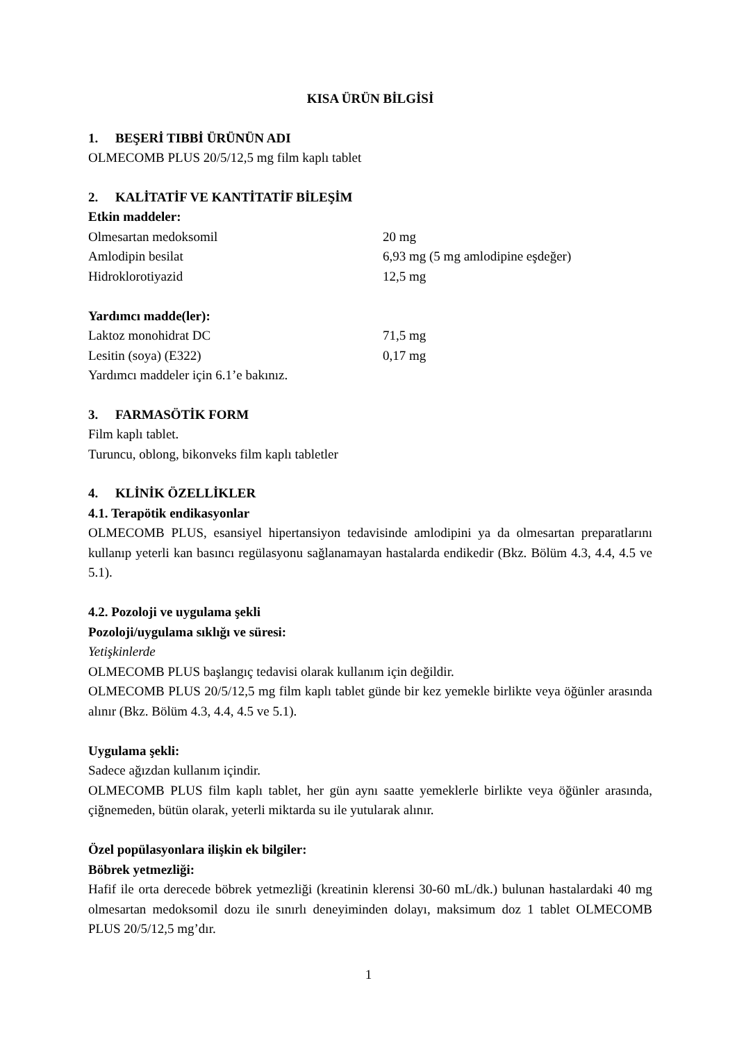KISA ÜRÜN BİLGİSİ
1. BEŞERİ TIBBİ ÜRÜNÜN ADI
OLMECOMB PLUS 20/5/12,5 mg film kaplı tablet
2. KALİTATİF VE KANTİTATİF BİLEŞİM
Etkin maddeler:
| Olmesartan medoksomil | 20 mg |
| Amlodipin besilat | 6,93 mg (5 mg amlodipine eşdeğer) |
| Hidroklorotiyazid | 12,5 mg |
Yardımcı madde(ler):
| Laktoz monohidrat DC | 71,5 mg |
| Lesitin (soya) (E322) | 0,17 mg |
Yardımcı maddeler için 6.1’e bakınız.
3. FARMASÖTİK FORM
Film kaplı tablet.
Turuncu, oblong, bikonveks film kaplı tabletler
4. KLİNİK ÖZELLİKLER
4.1. Terapötik endikasyonlar
OLMECOMB PLUS, esansiyel hipertansiyon tedavisinde amlodipini ya da olmesartan preparatlarını kullanıp yeterli kan basıncı regülasyonu sağlanamayan hastalarda endikedir (Bkz. Bölüm 4.3, 4.4, 4.5 ve 5.1).
4.2. Pozoloji ve uygulama şekli
Pozoloji/uygulama sıklığı ve süresi:
Yetişkinlerde
OLMECOMB PLUS başlangıç tedavisi olarak kullanım için değildir.
OLMECOMB PLUS 20/5/12,5 mg film kaplı tablet günde bir kez yemekle birlikte veya öğünler arasında alınır (Bkz. Bölüm 4.3, 4.4, 4.5 ve 5.1).
Uygulama şekli:
Sadece ağızdan kullanım içindir.
OLMECOMB PLUS film kaplı tablet, her gün aynı saatte yemeklerle birlikte veya öğünler arasında, çiğnemeden, bütün olarak, yeterli miktarda su ile yutularak alınır.
Özel popülasyonlara ilişkin ek bilgiler:
Böbrek yetmezliği:
Hafif ile orta derecede böbrek yetmezliği (kreatinin klerensi 30-60 mL/dk.) bulunan hastalardaki 40 mg olmesartan medoksomil dozu ile sınırlı deneyiminden dolayı, maksimum doz 1 tablet OLMECOMB PLUS 20/5/12,5 mg’dır.
1